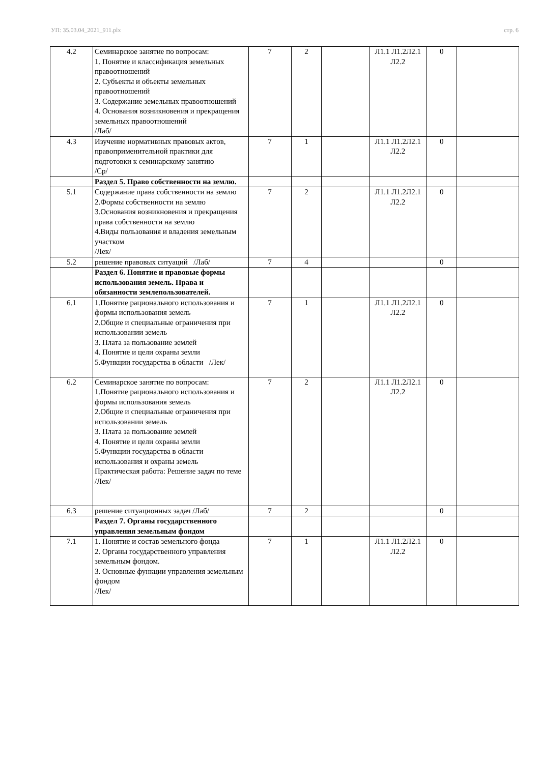УП: 35.03.04_2021_911.plx стр. 6
| 4.2 | Семинарское занятие по вопросам: 1. Понятие и классификация земельных правоотношений 2. Субъекты и объекты земельных правоотношений 3. Содержание земельных правоотношений 4. Основания возникновения и прекращения земельных правоотношений /Лаб/ | 7 | 2 | | Л1.1 Л1.2Л2.1 Л2.2 | 0 | |
| 4.3 | Изучение нормативных правовых актов, правоприменительной практики для подготовки к семинарскому занятию /Ср/ | 7 | 1 | | Л1.1 Л1.2Л2.1 Л2.2 | 0 | |
| | Раздел 5. Право собственности на землю. | | | | | | |
| 5.1 | Содержание права собственности на землю 2.Формы собственности на землю 3.Основания возникновения и прекращения права собственности на землю 4.Виды пользования и владения земельным участком /Лек/ | 7 | 2 | | Л1.1 Л1.2Л2.1 Л2.2 | 0 | |
| 5.2 | решение правовых ситуаций /Лаб/ | 7 | 4 | | | 0 | |
| | Раздел 6. Понятие и правовые формы использования земель. Права и обязанности землепользователей. | | | | | | |
| 6.1 | 1.Понятие рационального использования и формы использования земель 2.Общие и специальные ограничения при использовании земель 3. Плата за пользование землей 4. Понятие и цели охраны земли 5.Функции государства в области /Лек/ | 7 | 1 | | Л1.1 Л1.2Л2.1 Л2.2 | 0 | |
| 6.2 | Семинарское занятие по вопросам: 1.Понятие рационального использования и формы использования земель 2.Общие и специальные ограничения при использовании земель 3. Плата за пользование землей 4. Понятие и цели охраны земли 5.Функции государства в области использования и охраны земель Практическая работа: Решение задач по теме /Лек/ | 7 | 2 | | Л1.1 Л1.2Л2.1 Л2.2 | 0 | |
| 6.3 | решение ситуационных задач /Лаб/ | 7 | 2 | | | 0 | |
| | Раздел 7. Органы государственного управления земельным фондом | | | | | | |
| 7.1 | 1. Понятие и состав земельного фонда 2. Органы государственного управления земельным фондом. 3. Основные функции управления земельным фондом /Лек/ | 7 | 1 | | Л1.1 Л1.2Л2.1 Л2.2 | 0 | |